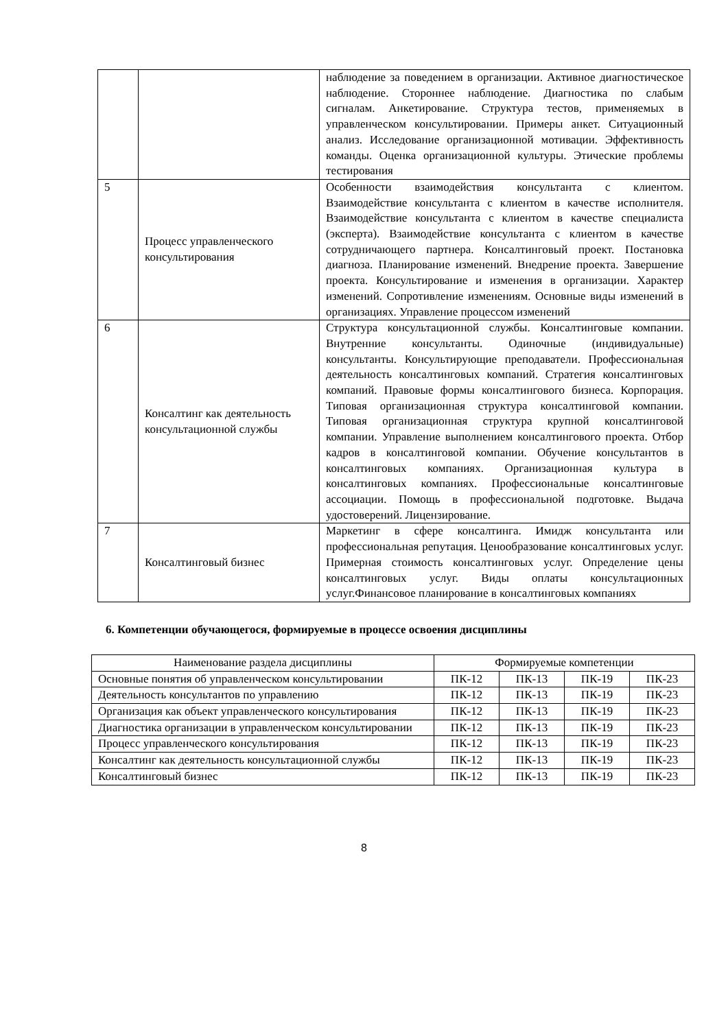| | | наблюдение за поведением в организации. Активное диагностическое наблюдение. Стороннее наблюдение. Диагностика по слабым сигналам. Анкетирование. Структура тестов, применяемых в управленческом консультировании. Примеры анкет. Ситуационный анализ. Исследование организационной мотивации. Эффективность команды. Оценка организационной культуры. Этические проблемы тестирования |
| 5 | Процесс управленческого консультирования | Особенности взаимодействия консультанта с клиентом. Взаимодействие консультанта с клиентом в качестве исполнителя. Взаимодействие консультанта с клиентом в качестве специалиста (эксперта). Взаимодействие консультанта с клиентом в качестве сотрудничающего партнера. Консалтинговый проект. Постановка диагноза. Планирование изменений. Внедрение проекта. Завершение проекта. Консультирование и изменения в организации. Характер изменений. Сопротивление изменениям. Основные виды изменений в организациях. Управление процессом изменений |
| 6 | Консалтинг как деятельность консультационной службы | Структура консультационной службы. Консалтинговые компании. Внутренние консультанты. Одиночные (индивидуальные) консультанты. Консультирующие преподаватели. Профессиональная деятельность консалтинговых компаний. Стратегия консалтинговых компаний. Правовые формы консалтингового бизнеса. Корпорация. Типовая организационная структура консалтинговой компании. Типовая организационная структура крупной консалтинговой компании. Управление выполнением консалтингового проекта. Отбор кадров в консалтинговой компании. Обучение консультантов в консалтинговых компаниях. Организационная культура в консалтинговых компаниях. Профессиональные консалтинговые ассоциации. Помощь в профессиональной подготовке. Выдача удостоверений. Лицензирование. |
| 7 | Консалтинговый бизнес | Маркетинг в сфере консалтинга. Имидж консультанта или профессиональная репутация. Ценообразование консалтинговых услуг. Примерная стоимость консалтинговых услуг. Определение цены консалтинговых услуг. Виды оплаты консультационных услуг.Финансовое планирование в консалтинговых компаниях |
6. Компетенции обучающегося, формируемые в процессе освоения дисциплины
| Наименование раздела дисциплины | Формируемые компетенции | | | |
| --- | --- | --- | --- | --- |
| Основные понятия об управленческом консультировании | ПК-12 | ПК-13 | ПК-19 | ПК-23 |
| Деятельность консультантов по управлению | ПК-12 | ПК-13 | ПК-19 | ПК-23 |
| Организация как объект управленческого консультирования | ПК-12 | ПК-13 | ПК-19 | ПК-23 |
| Диагностика организации в управленческом консультировании | ПК-12 | ПК-13 | ПК-19 | ПК-23 |
| Процесс управленческого консультирования | ПК-12 | ПК-13 | ПК-19 | ПК-23 |
| Консалтинг как деятельность консультационной службы | ПК-12 | ПК-13 | ПК-19 | ПК-23 |
| Консалтинговый бизнес | ПК-12 | ПК-13 | ПК-19 | ПК-23 |
8